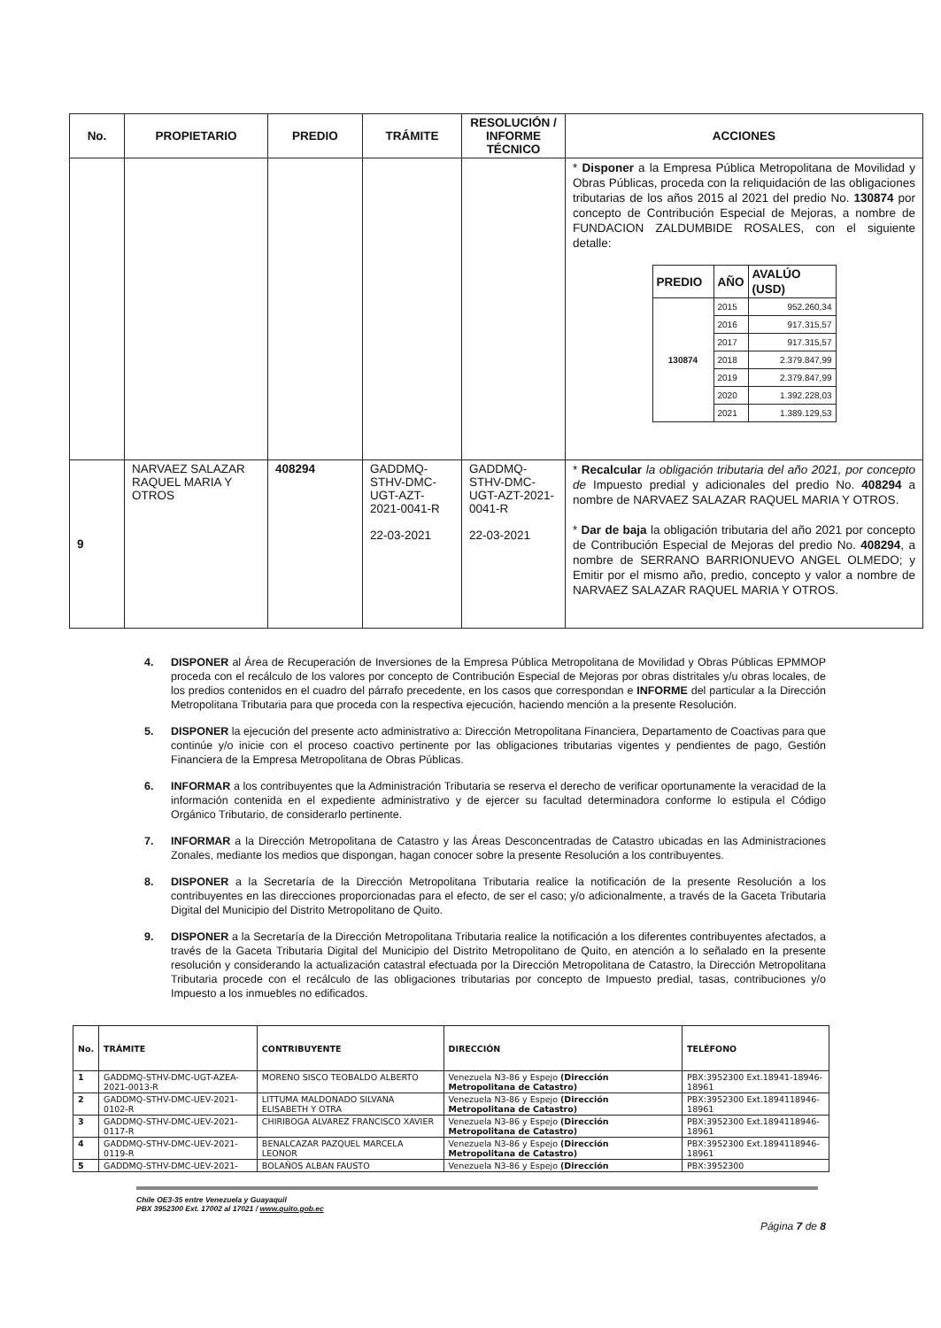| No. | PROPIETARIO | PREDIO | TRÁMITE | RESOLUCIÓN / INFORME TÉCNICO | ACCIONES |
| --- | --- | --- | --- | --- | --- |
| | | | | | * Disponer a la Empresa Pública Metropolitana de Movilidad y Obras Públicas, proceda con la reliquidación de las obligaciones tributarias de los años 2015 al 2021 del predio No. 130874 por concepto de Contribución Especial de Mejoras, a nombre de FUNDACION ZALDUMBIDE ROSALES, con el siguiente detalle: / PREDIO / AÑO / AVALÚO (USD) / / --- / --- / --- / / 130874 / 2015 / 952.260,34 / / / 2016 / 917.315,57 / / / 2017 / 917.315,57 / / / 2018 / 2.379.847,99 / / / 2019 / 2.379.847,99 / / / 2020 / 1.392.228,03 / / / 2021 / 1.389.129,53 / |
| 9 | NARVAEZ SALAZAR RAQUEL MARIA Y OTROS | 408294 | GADDMQ-STHV-DMC-UGT-AZT-2021-0041-R 22-03-2021 | GADDMQ-STHV-DMC-UGT-AZT-2021-0041-R 22-03-2021 | * Recalcular la obligación tributaria del año 2021, por concepto de Impuesto predial y adicionales del predio No. 408294 a nombre de NARVAEZ SALAZAR RAQUEL MARIA Y OTROS. * Dar de baja la obligación tributaria del año 2021 por concepto de Contribución Especial de Mejoras del predio No. 408294 , a nombre de SERRANO BARRIONUEVO ANGEL OLMEDO; y Emitir por el mismo año, predio, concepto y valor a nombre de NARVAEZ SALAZAR RAQUEL MARIA Y OTROS. |
4. DISPONER al Área de Recuperación de Inversiones de la Empresa Pública Metropolitana de Movilidad y Obras Públicas EPMMOP proceda con el recálculo de los valores por concepto de Contribución Especial de Mejoras por obras distritales y/u obras locales, de los predios contenidos en el cuadro del párrafo precedente, en los casos que correspondan e INFORME del particular a la Dirección Metropolitana Tributaria para que proceda con la respectiva ejecución, haciendo mención a la presente Resolución.
5. DISPONER la ejecución del presente acto administrativo a: Dirección Metropolitana Financiera, Departamento de Coactivas para que continúe y/o inicie con el proceso coactivo pertinente por las obligaciones tributarias vigentes y pendientes de pago, Gestión Financiera de la Empresa Metropolitana de Obras Públicas.
6. INFORMAR a los contribuyentes que la Administración Tributaria se reserva el derecho de verificar oportunamente la veracidad de la información contenida en el expediente administrativo y de ejercer su facultad determinadora conforme lo estipula el Código Orgánico Tributario, de considerarlo pertinente.
7. INFORMAR a la Dirección Metropolitana de Catastro y las Áreas Desconcentradas de Catastro ubicadas en las Administraciones Zonales, mediante los medios que dispongan, hagan conocer sobre la presente Resolución a los contribuyentes.
8. DISPONER a la Secretaría de la Dirección Metropolitana Tributaria realice la notificación de la presente Resolución a los contribuyentes en las direcciones proporcionadas para el efecto, de ser el caso; y/o adicionalmente, a través de la Gaceta Tributaria Digital del Municipio del Distrito Metropolitano de Quito.
9. DISPONER a la Secretaría de la Dirección Metropolitana Tributaria realice la notificación a los diferentes contribuyentes afectados, a través de la Gaceta Tributaria Digital del Municipio del Distrito Metropolitano de Quito, en atención a lo señalado en la presente resolución y considerando la actualización catastral efectuada por la Dirección Metropolitana de Catastro, la Dirección Metropolitana Tributaria procede con el recálculo de las obligaciones tributarias por concepto de Impuesto predial, tasas, contribuciones y/o Impuesto a los inmuebles no edificados.
| No. | TRÁMITE | CONTRIBUYENTE | DIRECCIÓN | TELÉFONO |
| --- | --- | --- | --- | --- |
| 1 | GADDMQ-STHV-DMC-UGT-AZEA-2021-0013-R | MORENO SISCO TEOBALDO ALBERTO | Venezuela N3-86 y Espejo (Dirección Metropolitana de Catastro) | PBX:3952300 Ext.18941-18946-18961 |
| 2 | GADDMQ-STHV-DMC-UEV-2021-0102-R | LITTUMA MALDONADO SILVANA ELISABETH Y OTRA | Venezuela N3-86 y Espejo (Dirección Metropolitana de Catastro) | PBX:3952300 Ext.1894118946-18961 |
| 3 | GADDMQ-STHV-DMC-UEV-2021-0117-R | CHIRIBOGA ALVAREZ FRANCISCO XAVIER | Venezuela N3-86 y Espejo (Dirección Metropolitana de Catastro) | PBX:3952300 Ext.1894118946-18961 |
| 4 | GADDMQ-STHV-DMC-UEV-2021-0119-R | BENALCAZAR PAZQUEL MARCELA LEONOR | Venezuela N3-86 y Espejo (Dirección Metropolitana de Catastro) | PBX:3952300 Ext.1894118946-18961 |
| 5 | GADDMQ-STHV-DMC-UEV-2021- | BOLAÑOS ALBAN FAUSTO | Venezuela N3-86 y Espejo (Dirección | PBX:3952300 |
Chile OE3-35 entre Venezuela y Guayaquil
PBX 3952300 Ext. 17002 al 17021 / www.quito.gob.ec
Página 7 de 8